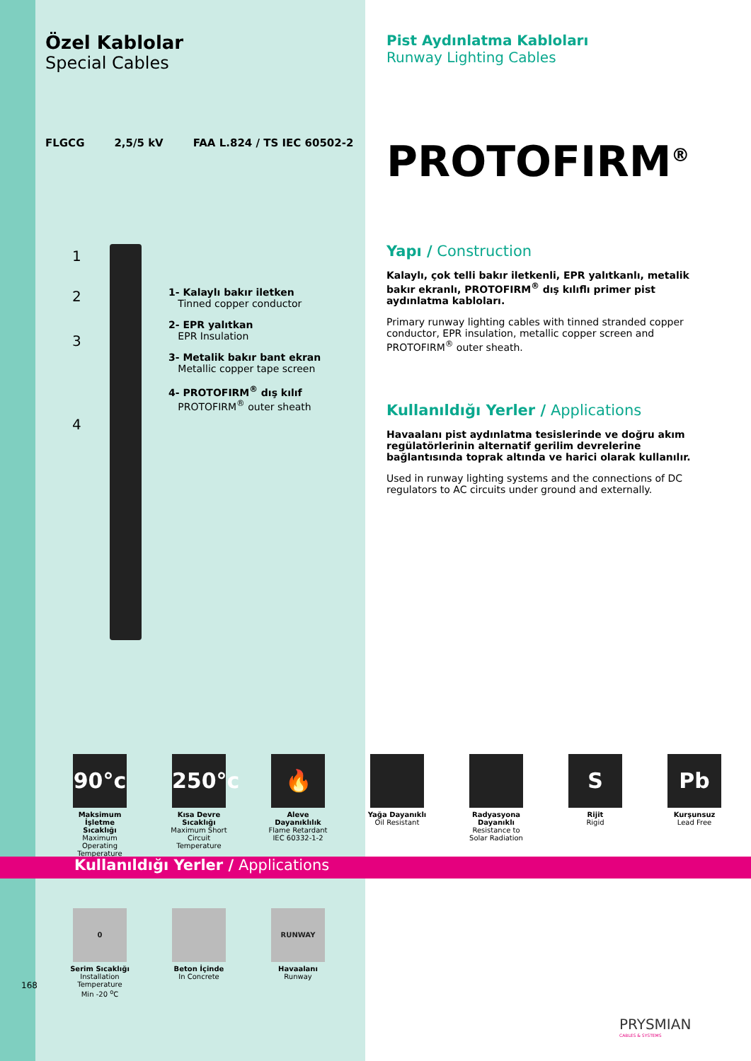Özel Kablolar
Special Cables
FLGCG 2,5/5 kV FAA L.824 / TS IEC 60502-2
1
2
3
4
1- Kalaylı bakır iletken
Tinned copper conductor
2- EPR yalıtkan
EPR Insulation
3- Metalik bakır bant ekran
Metallic copper tape screen
4- PROTOFIRM<sup>®</sup> dış kılıf
PROTOFIRM<sup>®</sup> outer sheath
Pist Aydınlatma Kabloları
Runway Lighting Cables
PROTOFIRM<sup>®</sup>
Yapı / Construction
Kalaylı, çok telli bakır iletkenli, EPR yalıtkanlı, metalik bakır ekranlı, PROTOFIRM<sup>®</sup> dış kılıflı primer pist aydınlatma kabloları.
Primary runway lighting cables with tinned stranded copper conductor, EPR insulation, metallic copper screen and PROTOFIRM<sup>®</sup> outer sheath.
Kullanıldığı Yerler / Applications
Havaalanı pist aydınlatma tesislerinde ve doğru akım regülatörlerinin alternatif gerilim devrelerine bağlantısında toprak altında ve harici olarak kullanılır.
Used in runway lighting systems and the connections of DC regulators to AC circuits under ground and externally.
90°c
Maksimum İşletme Sıcaklığı
Maximum Operating Temperature
250°c
Kısa Devre Sıcaklığı
Maximum Short Circuit Temperature
🔥
Aleve Dayanıklılık
Flame Retardant IEC 60332-1-2
Yağa Dayanıklı
Oil Resistant
Radyasyona Dayanıklı
Resistance to Solar Radiation
S
Rijit
Rigid
Pb
Kurşunsuz
Lead Free
Kullanıldığı Yerler / Applications
0
Serim Sıcaklığı
Installation Temperature
Min -20 <sup>o</sup>C
Beton İçinde
In Concrete
RUNWAY
Havaalanı
Runway
168
PRYSMIAN
CABLES & SYSTEMS